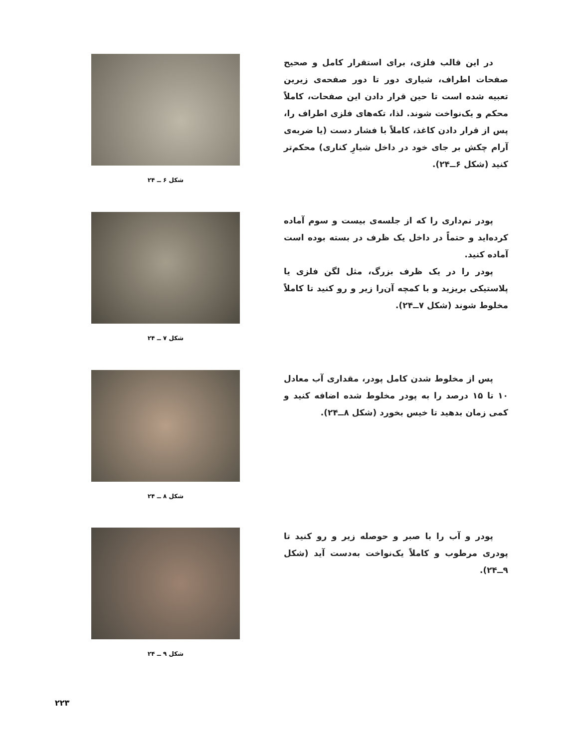در این قالب فلزی، برای استقرار کامل و صحیح صفحات اطراف، شیاری دور تا دور صفحه‌ی زیرین تعبیه شده است تا حین قرار دادن این صفحات، کاملاً محکم و یک‌نواخت شوند. لذا، تکه‌های فلزی اطراف را، پس از قرار دادن کاغذ، کاملاً با فشار دست (یا ضربه‌ی آرام چکش بر جای خود در داخل شیارِ کناری) محکم‌تر کنید (شکل ۶ــ۲۴).
شکل ۶ ــ ۲۴
پودر نم‌داری را که از جلسه‌ی بیست و سوم آماده کرده‌اید و حتماً در داخل یک ظرف در بسته بوده است آماده کنید.
پودر را در یک ظرف بزرگ، مثل لگن فلزی یا پلاستیکی بریزید و با کمچه آن‌را زیر و رو کنید تا کاملاً مخلوط شوند (شکل ۷ــ۲۴).
شکل ۷ ــ ۲۴
پس از مخلوط شدن کامل پودر، مقداری آب معادل ۱۰ تا ۱۵ درصد را به پودر مخلوط شده اضافه کنید و کمی زمان بدهید تا خیس بخورد (شکل ۸ــ۲۴).
شکل ۸ ــ ۲۴
پودر و آب را با صبر و حوصله زیر و رو کنید تا پودری مرطوب و کاملاً یک‌نواخت به‌دست آید (شکل ۹ــ۲۴).
شکل ۹ ــ ۲۴
۲۲۳